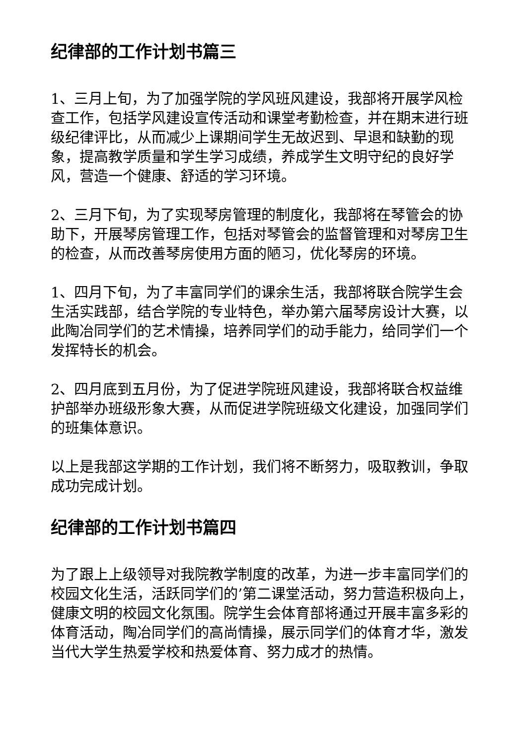纪律部的工作计划书篇三
1、三月上旬，为了加强学院的学风班风建设，我部将开展学风检查工作，包括学风建设宣传活动和课堂考勤检查，并在期末进行班级纪律评比，从而减少上课期间学生无故迟到、早退和缺勤的现象，提高教学质量和学生学习成绩，养成学生文明守纪的良好学风，营造一个健康、舒适的学习环境。
2、三月下旬，为了实现琴房管理的制度化，我部将在琴管会的协助下，开展琴房管理工作，包括对琴管会的监督管理和对琴房卫生的检查，从而改善琴房使用方面的陋习，优化琴房的环境。
1、四月下旬，为了丰富同学们的课余生活，我部将联合院学生会生活实践部，结合学院的专业特色，举办第六届琴房设计大赛，以此陶冶同学们的艺术情操，培养同学们的动手能力，给同学们一个发挥特长的机会。
2、四月底到五月份，为了促进学院班风建设，我部将联合权益维护部举办班级形象大赛，从而促进学院班级文化建设，加强同学们的班集体意识。
以上是我部这学期的工作计划，我们将不断努力，吸取教训，争取成功完成计划。
纪律部的工作计划书篇四
为了跟上上级领导对我院教学制度的改革，为进一步丰富同学们的校园文化生活，活跃同学们的’第二课堂活动，努力营造积极向上，健康文明的校园文化氛围。院学生会体育部将通过开展丰富多彩的体育活动，陶冶同学们的高尚情操，展示同学们的体育才华，激发当代大学生热爱学校和热爱体育、努力成才的热情。